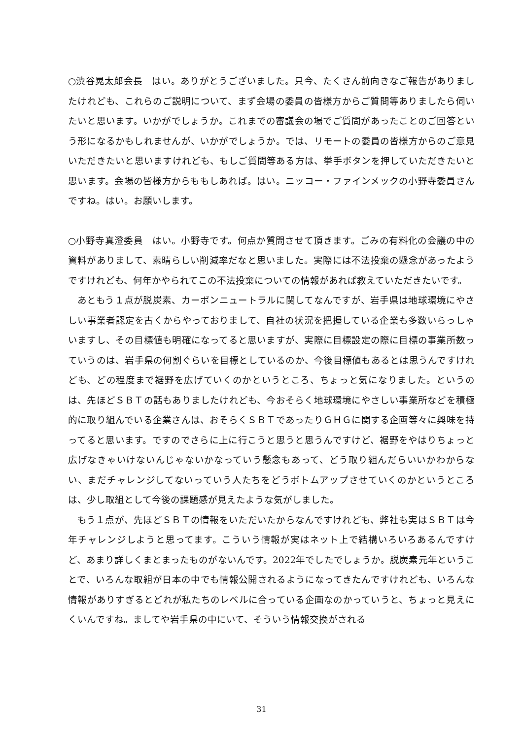○渋谷晃太郎会長　はい。ありがとうございました。只今、たくさん前向きなご報告がありましたけれども、これらのご説明について、まず会場の委員の皆様方からご質問等ありましたら伺いたいと思います。いかがでしょうか。これまでの審議会の場でご質問があったことのご回答という形になるかもしれませんが、いかがでしょうか。では、リモートの委員の皆様方からのご意見いただきたいと思いますけれども、もしご質問等ある方は、挙手ボタンを押していただきたいと思います。会場の皆様方からももしあれば。はい。ニッコー・ファインメックの小野寺委員さんですね。はい。お願いします。
○小野寺真澄委員　はい。小野寺です。何点か質問させて頂きます。ごみの有料化の会議の中の資料がありまして、素晴らしい削減率だなと思いました。実際には不法投棄の懸念があったようですけれども、何年かやられてこの不法投棄についての情報があれば教えていただきたいです。
あともう１点が脱炭素、カーボンニュートラルに関してなんですが、岩手県は地球環境にやさしい事業者認定を古くからやっておりまして、自社の状況を把握している企業も多数いらっしゃいますし、その目標値も明確になってると思いますが、実際に目標設定の際に目標の事業所数っていうのは、岩手県の何割ぐらいを目標としているのか、今後目標値もあるとは思うんですけれども、どの程度まで裾野を広げていくのかというところ、ちょっと気になりました。というのは、先ほどＳＢＴの話もありましたけれども、今おそらく地球環境にやさしい事業所などを積極的に取り組んでいる企業さんは、おそらくＳＢＴであったりＧＨＧに関する企画等々に興味を持ってると思います。ですのでさらに上に行こうと思うと思うんですけど、裾野をやはりちょっと広げなきゃいけないんじゃないかなっていう懸念もあって、どう取り組んだらいいかわからない、まだチャレンジしてないっていう人たちをどうボトムアップさせていくのかというところは、少し取組として今後の課題感が見えたような気がしました。
もう１点が、先ほどＳＢＴの情報をいただいたからなんですけれども、弊社も実はＳＢＴは今年チャレンジしようと思ってます。こういう情報が実はネット上で結構いろいろあるんですけど、あまり詳しくまとまったものがないんです。2022年でしたでしょうか。脱炭素元年ということで、いろんな取組が日本の中でも情報公開されるようになってきたんですけれども、いろんな情報がありすぎるとどれが私たちのレベルに合っている企画なのかっていうと、ちょっと見えにくいんですね。ましてや岩手県の中にいて、そういう情報交換がされる
31